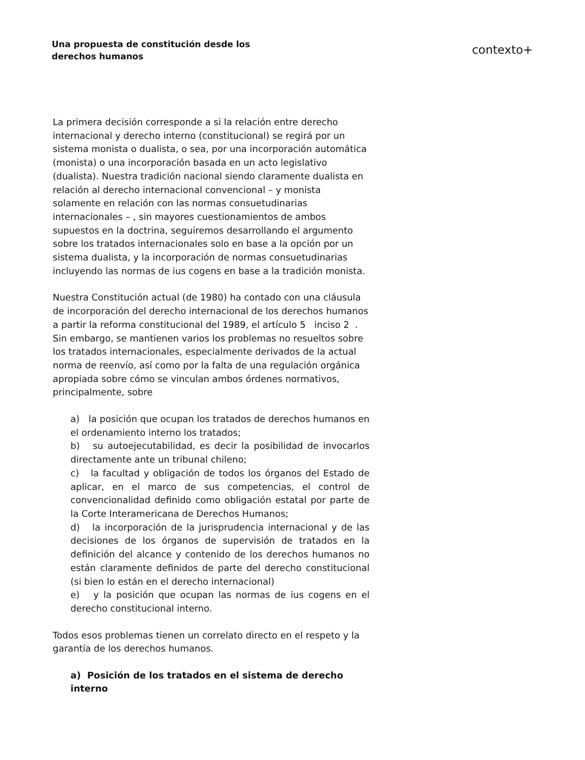Una propuesta de constitución desde los
derechos humanos
contexto+
La primera decisión corresponde a si la relación entre derecho internacional y derecho interno (constitucional) se regirá por un sistema monista o dualista, o sea, por una incorporación automática (monista) o una incorporación basada en un acto legislativo (dualista). Nuestra tradición nacional siendo claramente dualista en relación al derecho internacional convencional – y monista solamente en relación con las normas consuetudinarias internacionales – , sin mayores cuestionamientos de ambos supuestos en la doctrina, seguiremos desarrollando el argumento sobre los tratados internacionales solo en base a la opción por un sistema dualista, y la incorporación de normas consuetudinarias incluyendo las normas de ius cogens en base a la tradición monista.
Nuestra Constitución actual (de 1980) ha contado con una cláusula de incorporación del derecho internacional de los derechos humanos a partir la reforma constitucional del 1989, el artículo 5 inciso 2 . Sin embargo, se mantienen varios los problemas no resueltos sobre los tratados internacionales, especialmente derivados de la actual norma de reenvío, así como por la falta de una regulación orgánica apropiada sobre cómo se vinculan ambos órdenes normativos, principalmente, sobre
a) la posición que ocupan los tratados de derechos humanos en el ordenamiento interno los tratados;
b) su autoejecutabilidad, es decir la posibilidad de invocarlos directamente ante un tribunal chileno;
c) la facultad y obligación de todos los órganos del Estado de aplicar, en el marco de sus competencias, el control de convencionalidad definido como obligación estatal por parte de la Corte Interamericana de Derechos Humanos;
d) la incorporación de la jurisprudencia internacional y de las decisiones de los órganos de supervisión de tratados en la definición del alcance y contenido de los derechos humanos no están claramente definidos de parte del derecho constitucional (si bien lo están en el derecho internacional)
e) y la posición que ocupan las normas de ius cogens en el derecho constitucional interno.
Todos esos problemas tienen un correlato directo en el respeto y la garantía de los derechos humanos.
a) Posición de los tratados en el sistema de derecho interno